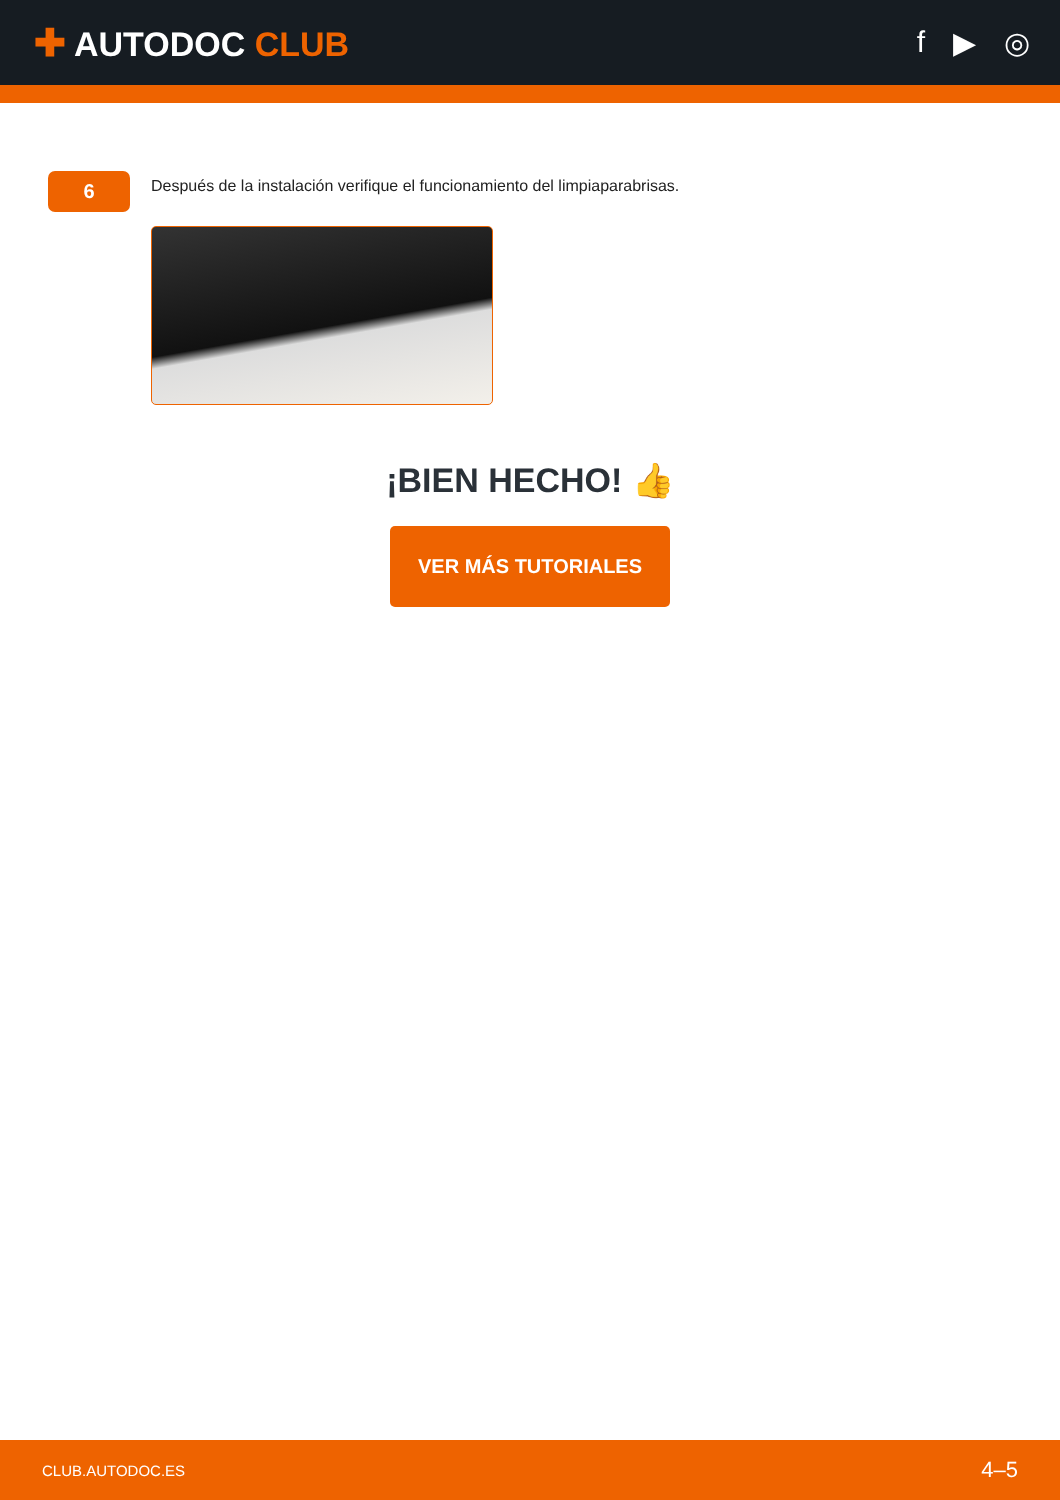✚ AUTODOC CLUB f ▶ ◎
6
Después de la instalación verifique el funcionamiento del limpiaparabrisas.
¡BIEN HECHO! 👍
VER MÁS TUTORIALES
CLUB.AUTODOC.ES 4–5